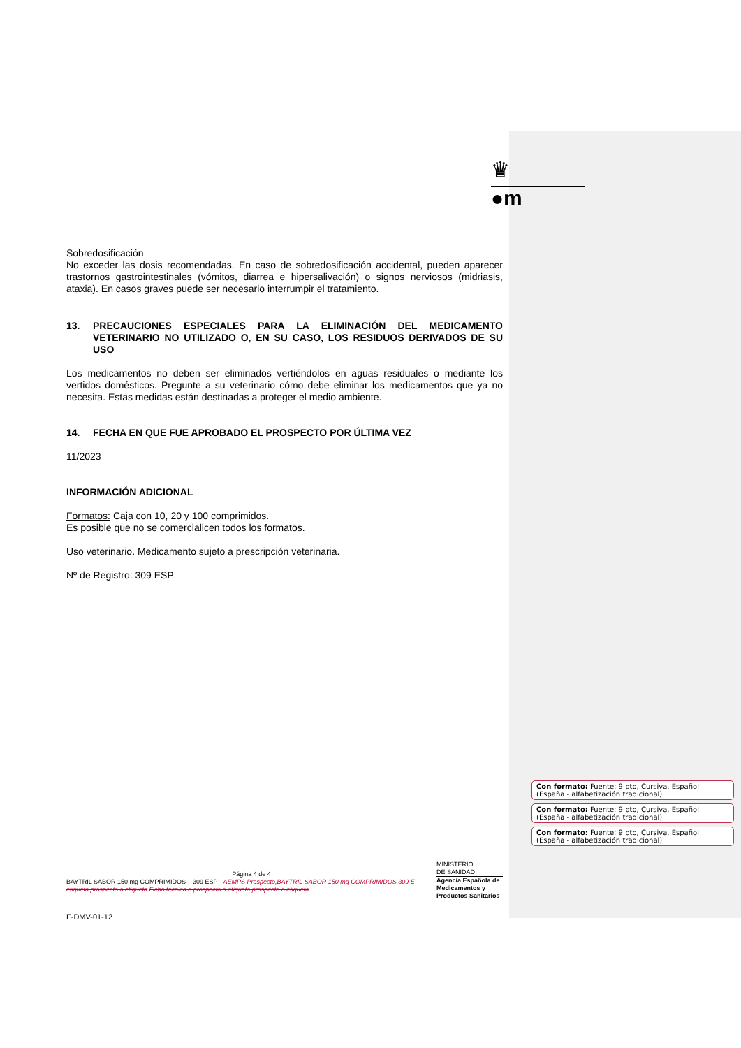♛
●m
Sobredosificación
No exceder las dosis recomendadas. En caso de sobredosificación accidental, pueden aparecer trastornos gastrointestinales (vómitos, diarrea e hipersalivación) o signos nerviosos (midriasis, ataxia). En casos graves puede ser necesario interrumpir el tratamiento.
13. PRECAUCIONES ESPECIALES PARA LA ELIMINACIÓN DEL MEDICAMENTO VETERINARIO NO UTILIZADO O, EN SU CASO, LOS RESIDUOS DERIVADOS DE SU USO
Los medicamentos no deben ser eliminados vertiéndolos en aguas residuales o mediante los vertidos domésticos. Pregunte a su veterinario cómo debe eliminar los medicamentos que ya no necesita. Estas medidas están destinadas a proteger el medio ambiente.
14. FECHA EN QUE FUE APROBADO EL PROSPECTO POR ÚLTIMA VEZ
11/2023
INFORMACIÓN ADICIONAL
Formatos: Caja con 10, 20 y 100 comprimidos.
Es posible que no se comercialicen todos los formatos.
Uso veterinario. Medicamento sujeto a prescripción veterinaria.
Nº de Registro: 309 ESP
Página 4 de 4
BAYTRIL SABOR 150 mg COMPRIMIDOS – 309 ESP - AEMPS Prospecto,BAYTRIL SABOR 150 mg COMPRIMIDOS,309 E etiqueta prospecto o etiqueta Ficha técnica o prospecto o etiqueta prospecto o etiqueta
MINISTERIO
DE SANIDAD
Agencia Española de Medicamentos y Productos Sanitarios
F-DMV-01-12
Con formato: Fuente: 9 pto, Cursiva, Español (España - alfabetización tradicional)
Con formato: Fuente: 9 pto, Cursiva, Español (España - alfabetización tradicional)
Con formato: Fuente: 9 pto, Cursiva, Español (España - alfabetización tradicional)